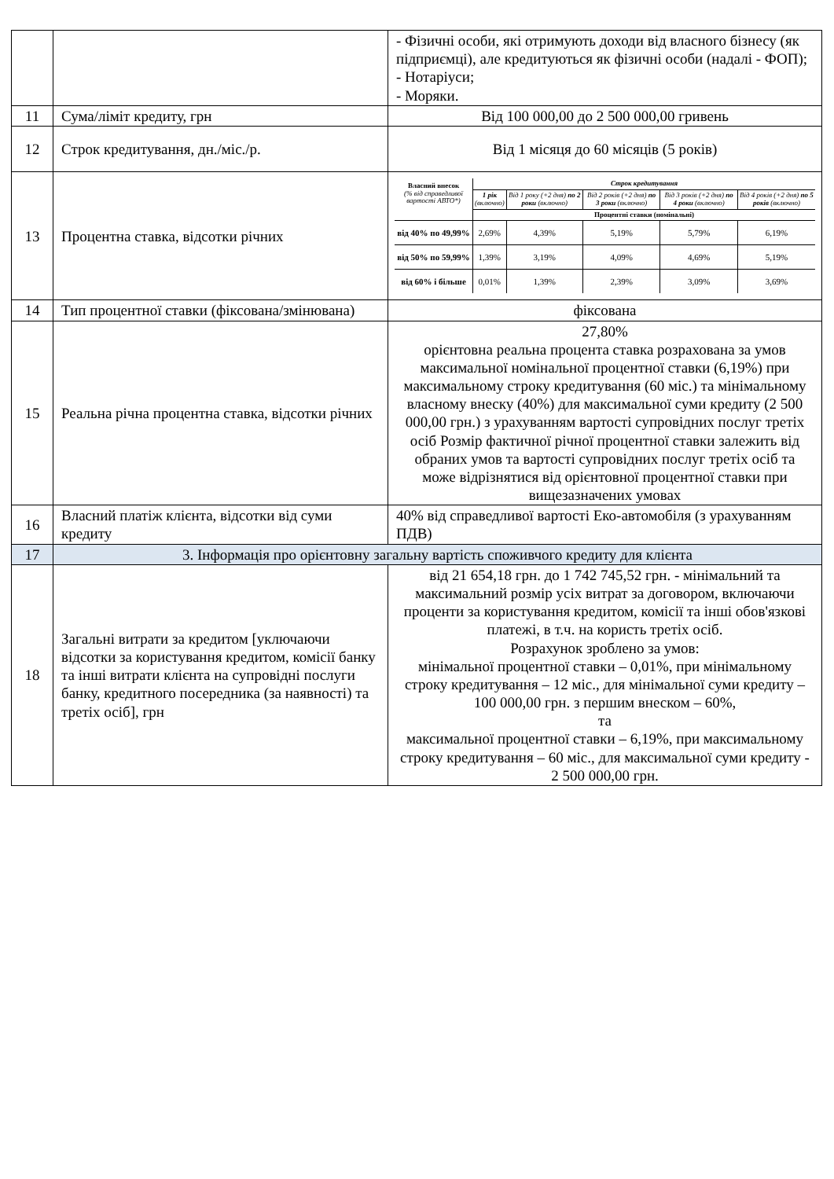| | | - Фізичні особи, які отримують доходи від власного бізнесу (як підприємці), але кредитуються як фізичні особи (надалі - ФОП); - Нотаріуси; - Моряки. |
| 11 | Сума/ліміт кредиту, грн | Від 100 000,00 до 2 500 000,00 гривень |
| 12 | Строк кредитування, дн./міс./р. | Від 1 місяця до 60 місяців (5 років) |
| 13 | Процентна ставка, відсотки річних | / Власний внесок (% від справедливої вартості АВТО*) / Строк кредитування / / / / / / --- / --- / --- / --- / --- / --- / / / 1 рік (включно) / Від 1 року (+2 дня) по 2 роки (включно) / Від 2 років (+2 дня) по 3 роки (включно) / Від 3 років (+2 дня) по 4 роки (включно) / Від 4 років (+2 дня) по 5 років (включно) / / / Процентні ставки (номінальні) / / / / / / від 40% по 49,99% / 2,69% / 4,39% / 5,19% / 5,79% / 6,19% / / від 50% по 59,99% / 1,39% / 3,19% / 4,09% / 4,69% / 5,19% / / від 60% і більше / 0,01% / 1,39% / 2,39% / 3,09% / 3,69% / |
| 14 | Тип процентної ставки (фіксована/змінювана) | фіксована |
| 15 | Реальна річна процентна ставка, відсотки річних | 27,80% орієнтовна реальна процента ставка розрахована за умов максимальної номінальної процентної ставки (6,19%) при максимальному строку кредитування (60 міс.) та мінімальному власному внеску (40%) для максимальної суми кредиту (2 500 000,00 грн.) з урахуванням вартості супровідних послуг третіх осіб Розмір фактичної річної процентної ставки залежить від обраних умов та вартості супровідних послуг третіх осіб та може відрізнятися від орієнтовної процентної ставки при вищезазначених умовах |
| 16 | Власний платіж клієнта, відсотки від суми кредиту | 40% від справедливої вартості Еко-автомобіля (з урахуванням ПДВ) |
| 17 | 3. Інформація про орієнтовну загальну вартість споживчого кредиту для клієнта | |
| 18 | Загальні витрати за кредитом [уключаючи відсотки за користування кредитом, комісії банку та інші витрати клієнта на супровідні послуги банку, кредитного посередника (за наявності) та третіх осіб], грн | від 21 654,18 грн. до 1 742 745,52 грн. - мінімальний та максимальний розмір усіх витрат за договором, включаючи проценти за користування кредитом, комісії та інші обов'язкові платежі, в т.ч. на користь третіх осіб. Розрахунок зроблено за умов: мінімальної процентної ставки – 0,01%, при мінімальному строку кредитування – 12 міс., для мінімальної суми кредиту – 100 000,00 грн. з першим внеском – 60%, та максимальної процентної ставки – 6,19%, при максимальному строку кредитування – 60 міс., для максимальної суми кредиту - 2 500 000,00 грн. |